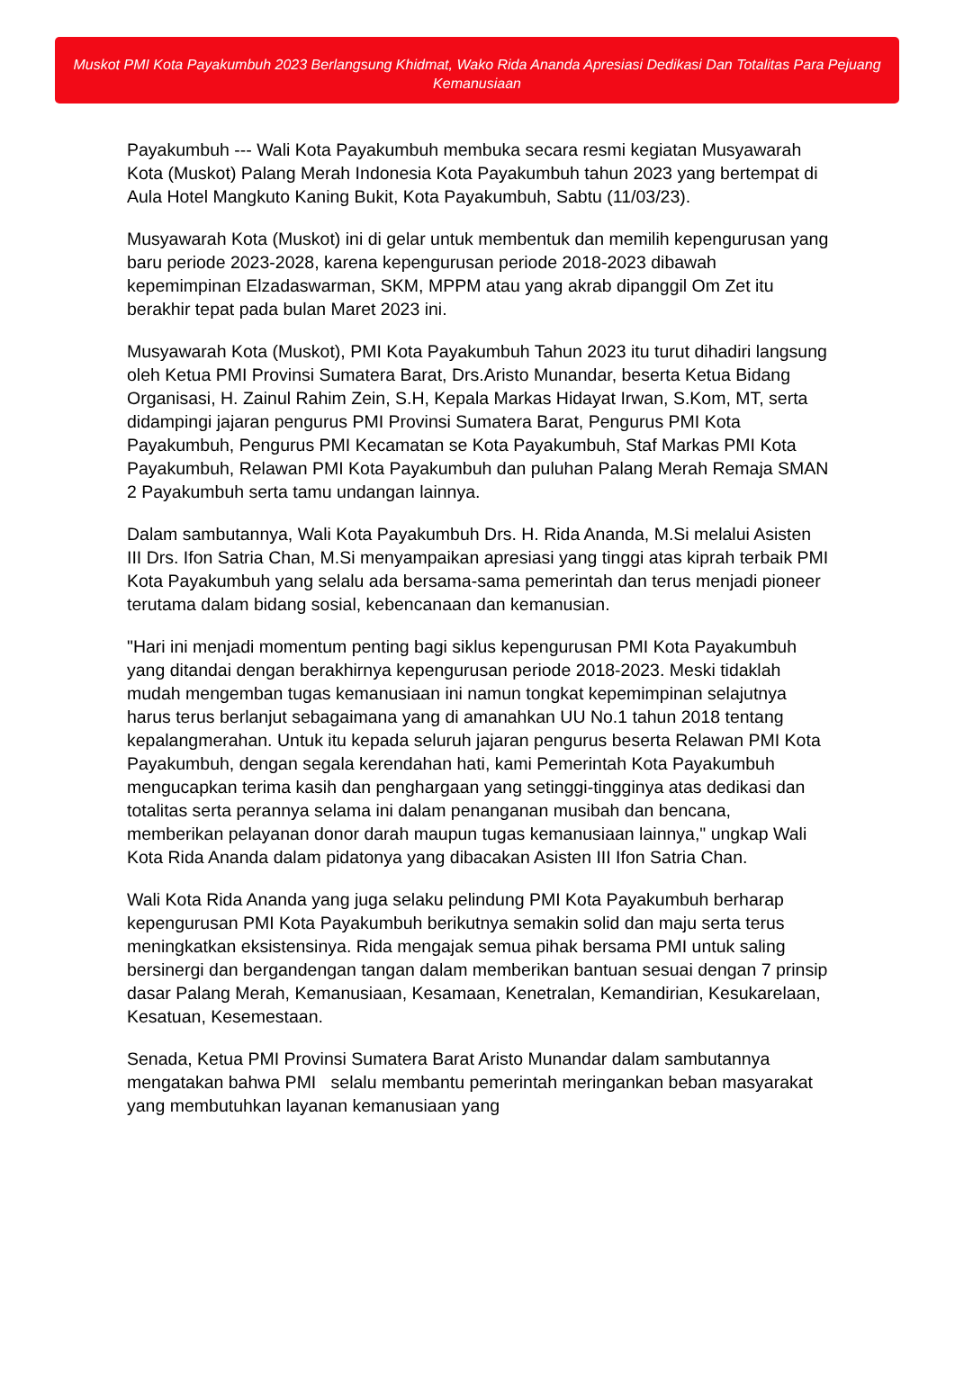Muskot PMI Kota Payakumbuh 2023 Berlangsung Khidmat, Wako Rida Ananda Apresiasi Dedikasi Dan Totalitas Para Pejuang Kemanusiaan
Payakumbuh --- Wali Kota Payakumbuh membuka secara resmi kegiatan Musyawarah Kota (Muskot) Palang Merah Indonesia Kota Payakumbuh tahun 2023 yang bertempat di Aula Hotel Mangkuto Kaning Bukit, Kota Payakumbuh, Sabtu (11/03/23).
Musyawarah Kota (Muskot) ini di gelar untuk membentuk dan memilih kepengurusan yang baru periode 2023-2028, karena kepengurusan periode 2018-2023 dibawah kepemimpinan Elzadaswarman, SKM, MPPM atau yang akrab dipanggil Om Zet itu berakhir tepat pada bulan Maret 2023 ini.
Musyawarah Kota (Muskot), PMI Kota Payakumbuh Tahun 2023 itu turut dihadiri langsung oleh Ketua PMI Provinsi Sumatera Barat, Drs.Aristo Munandar, beserta Ketua Bidang Organisasi, H. Zainul Rahim Zein, S.H, Kepala Markas Hidayat Irwan, S.Kom, MT, serta didampingi jajaran pengurus PMI Provinsi Sumatera Barat, Pengurus PMI Kota Payakumbuh, Pengurus PMI Kecamatan se Kota Payakumbuh, Staf Markas PMI Kota Payakumbuh, Relawan PMI Kota Payakumbuh dan puluhan Palang Merah Remaja SMAN 2 Payakumbuh serta tamu undangan lainnya.
Dalam sambutannya, Wali Kota Payakumbuh Drs. H. Rida Ananda, M.Si melalui Asisten III Drs. Ifon Satria Chan, M.Si menyampaikan apresiasi yang tinggi atas kiprah terbaik PMI Kota Payakumbuh yang selalu ada bersama-sama pemerintah dan terus menjadi pioneer terutama dalam bidang sosial, kebencanaan dan kemanusian.
"Hari ini menjadi momentum penting bagi siklus kepengurusan PMI Kota Payakumbuh yang ditandai dengan berakhirnya kepengurusan periode 2018-2023. Meski tidaklah mudah mengemban tugas kemanusiaan ini namun tongkat kepemimpinan selajutnya harus terus berlanjut sebagaimana yang di amanahkan UU No.1 tahun 2018 tentang kepalangmerahan. Untuk itu kepada seluruh jajaran pengurus beserta Relawan PMI Kota Payakumbuh, dengan segala kerendahan hati, kami Pemerintah Kota Payakumbuh mengucapkan terima kasih dan penghargaan yang setinggi-tingginya atas dedikasi dan totalitas serta perannya selama ini dalam penanganan musibah dan bencana, memberikan pelayanan donor darah maupun tugas kemanusiaan lainnya," ungkap Wali Kota Rida Ananda dalam pidatonya yang dibacakan Asisten III Ifon Satria Chan.
Wali Kota Rida Ananda yang juga selaku pelindung PMI Kota Payakumbuh berharap kepengurusan PMI Kota Payakumbuh berikutnya semakin solid dan maju serta terus meningkatkan eksistensinya. Rida mengajak semua pihak bersama PMI untuk saling bersinergi dan bergandengan tangan dalam memberikan bantuan sesuai dengan 7 prinsip dasar Palang Merah, Kemanusiaan, Kesamaan, Kenetralan, Kemandirian, Kesukarelaan, Kesatuan, Kesemestaan.
Senada, Ketua PMI Provinsi Sumatera Barat Aristo Munandar dalam sambutannya mengatakan bahwa PMI selalu membantu pemerintah meringankan beban masyarakat yang membutuhkan layanan kemanusiaan yang